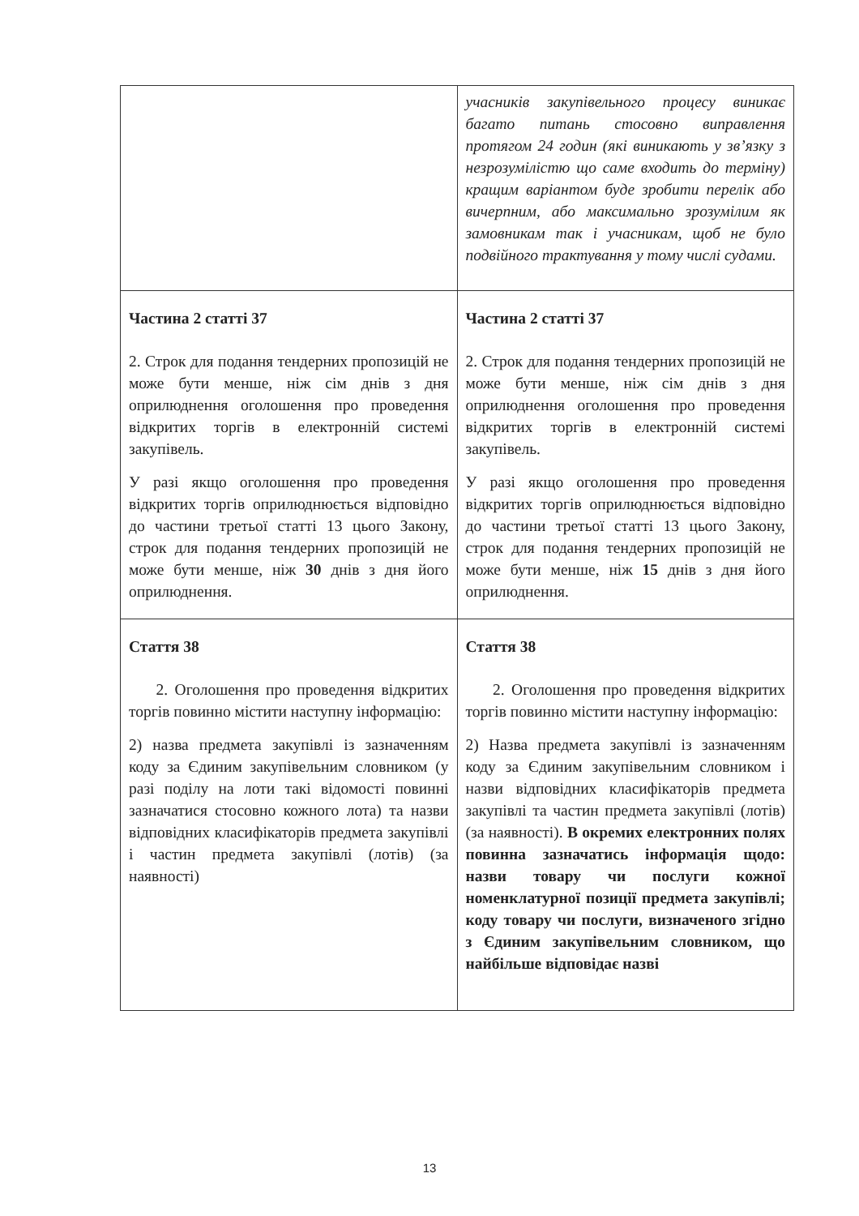| | учасників закупівельного процесу виникає багато питань стосовно виправлення протягом 24 годин (які виникають у зв’язку з незрозумілістю що саме входить до терміну) кращим варіантом буде зробити перелік або вичерпним, або максимально зрозумілим як замовникам так і учасникам, щоб не було подвійного трактування у тому числі судами. |
| Частина 2 статті 37 2. Строк для подання тендерних пропозицій не може бути менше, ніж сім днів з дня оприлюднення оголошення про проведення відкритих торгів в електронній системі закупівель. У разі якщо оголошення про проведення відкритих торгів оприлюднюється відповідно до частини третьої статті 13 цього Закону, строк для подання тендерних пропозицій не може бути менше, ніж 30 днів з дня його оприлюднення. | Частина 2 статті 37 2. Строк для подання тендерних пропозицій не може бути менше, ніж сім днів з дня оприлюднення оголошення про проведення відкритих торгів в електронній системі закупівель. У разі якщо оголошення про проведення відкритих торгів оприлюднюється відповідно до частини третьої статті 13 цього Закону, строк для подання тендерних пропозицій не може бути менше, ніж 15 днів з дня його оприлюднення. |
| Стаття 38 2. Оголошення про проведення відкритих торгів повинно містити наступну інформацію: 2) назва предмета закупівлі із зазначенням коду за Єдиним закупівельним словником (у разі поділу на лоти такі відомості повинні зазначатися стосовно кожного лота) та назви відповідних класифікаторів предмета закупівлі і частин предмета закупівлі (лотів) (за наявності) | Стаття 38 2. Оголошення про проведення відкритих торгів повинно містити наступну інформацію: 2) Назва предмета закупівлі із зазначенням коду за Єдиним закупівельним словником і назви відповідних класифікаторів предмета закупівлі та частин предмета закупівлі (лотів) (за наявності). В окремих електронних полях повинна зазначатись інформація щодо: назви товару чи послуги кожної номенклатурної позиції предмета закупівлі; коду товару чи послуги, визначеного згідно з Єдиним закупівельним словником, що найбільше відповідає назві |
13